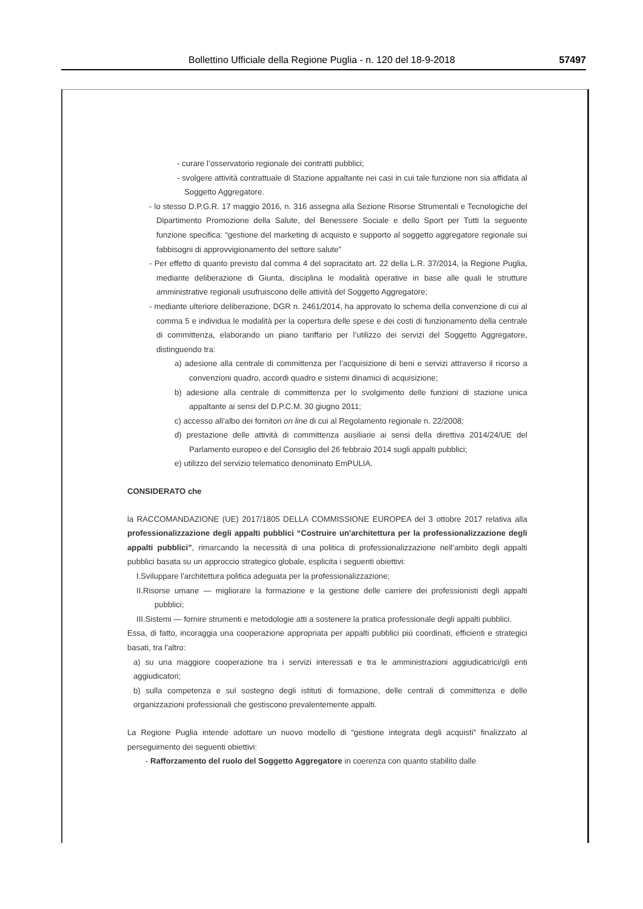Bollettino Ufficiale della Regione Puglia - n. 120 del 18-9-2018 57497
- curare l’osservatorio regionale dei contratti pubblici;
- svolgere attività contrattuale di Stazione appaltante nei casi in cui tale funzione non sia affidata al Soggetto Aggregatore.
- lo stesso D.P.G.R. 17 maggio 2016, n. 316 assegna alla Sezione Risorse Strumentali e Tecnologiche del Dipartimento Promozione della Salute, del Benessere Sociale e dello Sport per Tutti la seguente funzione specifica: “gestione del marketing di acquisto e supporto al soggetto aggregatore regionale sui fabbisogni di approvvigionamento del settore salute”
- Per effetto di quanto previsto dal comma 4 del sopracitato art. 22 della L.R. 37/2014, la Regione Puglia, mediante deliberazione di Giunta, disciplina le modalità operative in base alle quali le strutture amministrative regionali usufruiscono delle attività del Soggetto Aggregatore;
- mediante ulteriore deliberazione, DGR n. 2461/2014, ha approvato lo schema della convenzione di cui al comma 5 e individua le modalità per la copertura delle spese e dei costi di funzionamento della centrale di committenza, elaborando un piano tariffario per l’utilizzo dei servizi del Soggetto Aggregatore, distinguendo tra:
a) adesione alla centrale di committenza per l’acquisizione di beni e servizi attraverso il ricorso a convenzioni quadro, accordi quadro e sistemi dinamici di acquisizione;
b) adesione alla centrale di committenza per lo svolgimento delle funzioni di stazione unica appaltante ai sensi del D.P.C.M. 30 giugno 2011;
c) accesso all’albo dei fornitori on line di cui al Regolamento regionale n. 22/2008;
d) prestazione delle attività di committenza ausiliarie ai sensi della direttiva 2014/24/UE del Parlamento europeo e del Consiglio del 26 febbraio 2014 sugli appalti pubblici;
e) utilizzo del servizio telematico denominato EmPULIA.
CONSIDERATO che
la RACCOMANDAZIONE (UE) 2017/1805 DELLA COMMISSIONE EUROPEA del 3 ottobre 2017 relativa alla professionalizzazione degli appalti pubblici “Costruire un'architettura per la professionalizzazione degli appalti pubblici”, rimarcando la necessità di una politica di professionalizzazione nell’ambito degli appalti pubblici basata su un approccio strategico globale, esplicita i seguenti obiettivi:
I.Sviluppare l'architettura politica adeguata per la professionalizzazione;
II.Risorse umane — migliorare la formazione e la gestione delle carriere dei professionisti degli appalti pubblici;
III.Sistemi — fornire strumenti e metodologie atti a sostenere la pratica professionale degli appalti pubblici.
Essa, di fatto, incoraggia una cooperazione appropriata per appalti pubblici più coordinati, efficienti e strategici basati, tra l'altro:
a) su una maggiore cooperazione tra i servizi interessati e tra le amministrazioni aggiudicatrici/gli enti aggiudicatori;
b) sulla competenza e sul sostegno degli istituti di formazione, delle centrali di committenza e delle organizzazioni professionali che gestiscono prevalentemente appalti.
La Regione Puglia intende adottare un nuovo modello di “gestione integrata degli acquisti” finalizzato al perseguimento dei seguenti obiettivi:
- Rafforzamento del ruolo del Soggetto Aggregatore in coerenza con quanto stabilito dalle